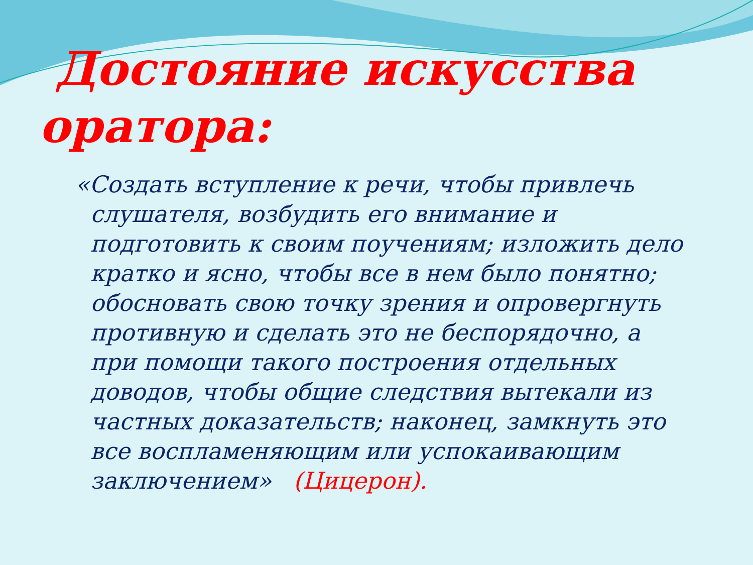Достояние искусства оратора:
«Создать вступление к речи, чтобы привлечь слушателя, возбудить его внимание и подготовить к своим поучениям; изложить дело кратко и ясно, чтобы все в нем было понятно; обосновать свою точку зрения и опровергнуть противную и сделать это не беспорядочно, а при помощи такого построения отдельных доводов, чтобы общие следствия вытекали из частных доказательств; наконец, замкнуть это все воспламеняющим или успокаивающим заключением» (Цицерон).